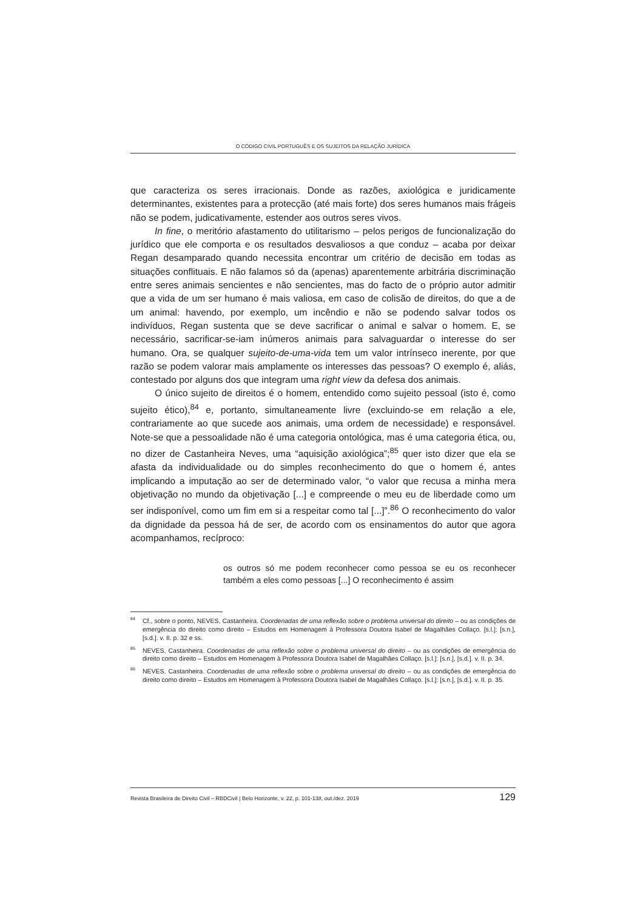O CÓDIGO CIVIL PORTUGUÊS E OS SUJEITOS DA RELAÇÃO JURÍDICA
que caracteriza os seres irracionais. Donde as razões, axiológica e juridicamente determinantes, existentes para a protecção (até mais forte) dos seres humanos mais frágeis não se podem, judicativamente, estender aos outros seres vivos.
In fine, o meritório afastamento do utilitarismo – pelos perigos de funcionalização do jurídico que ele comporta e os resultados desvaliosos a que conduz – acaba por deixar Regan desamparado quando necessita encontrar um critério de decisão em todas as situações conflituais. E não falamos só da (apenas) aparentemente arbitrária discriminação entre seres animais sencientes e não sencientes, mas do facto de o próprio autor admitir que a vida de um ser humano é mais valiosa, em caso de colisão de direitos, do que a de um animal: havendo, por exemplo, um incêndio e não se podendo salvar todos os indivíduos, Regan sustenta que se deve sacrificar o animal e salvar o homem. E, se necessário, sacrificar-se-iam inúmeros animais para salvaguardar o interesse do ser humano. Ora, se qualquer sujeito-de-uma-vida tem um valor intrínseco inerente, por que razão se podem valorar mais amplamente os interesses das pessoas? O exemplo é, aliás, contestado por alguns dos que integram uma right view da defesa dos animais.
O único sujeito de direitos é o homem, entendido como sujeito pessoal (isto é, como sujeito ético),<sup>84</sup> e, portanto, simultaneamente livre (excluindo-se em relação a ele, contrariamente ao que sucede aos animais, uma ordem de necessidade) e responsável. Note-se que a pessoalidade não é uma categoria ontológica, mas é uma categoria ética, ou, no dizer de Castanheira Neves, uma “aquisição axiológica”;<sup>85</sup> quer isto dizer que ela se afasta da individualidade ou do simples reconhecimento do que o homem é, antes implicando a imputação ao ser de determinado valor, “o valor que recusa a minha mera objetivação no mundo da objetivação [...] e compreende o meu eu de liberdade como um ser indisponível, como um fim em si a respeitar como tal [...]”.<sup>86</sup> O reconhecimento do valor da dignidade da pessoa há de ser, de acordo com os ensinamentos do autor que agora acompanhamos, recíproco:
os outros só me podem reconhecer como pessoa se eu os reconhecer também a eles como pessoas [...] O reconhecimento é assim
<sup>84</sup> Cf., sobre o ponto, NEVES, Castanheira. Coordenadas de uma reflexão sobre o problema universal do direito – ou as condições de emergência do direito como direito – Estudos em Homenagem à Professora Doutora Isabel de Magalhães Collaço. [s.l.]: [s.n.], [s.d.]. v. II. p. 32 e ss.
<sup>85</sup>NEVES, Castanheira. Coordenadas de uma reflexão sobre o problema universal do direito – ou as condições de emergência do direito como direito – Estudos em Homenagem à Professora Doutora Isabel de Magalhães Collaço. [s.l.]: [s.n.], [s.d.]. v. II. p. 34.
<sup>86</sup>NEVES, Castanheira. Coordenadas de uma reflexão sobre o problema universal do direito – ou as condições de emergência do direito como direito – Estudos em Homenagem à Professora Doutora Isabel de Magalhães Collaço. [s.l.]: [s.n.], [s.d.]. v. II. p. 35.
Revista Brasileira de Direito Civil – RBDCivil | Belo Horizonte, v. 22, p. 101-138, out./dez. 2019 129